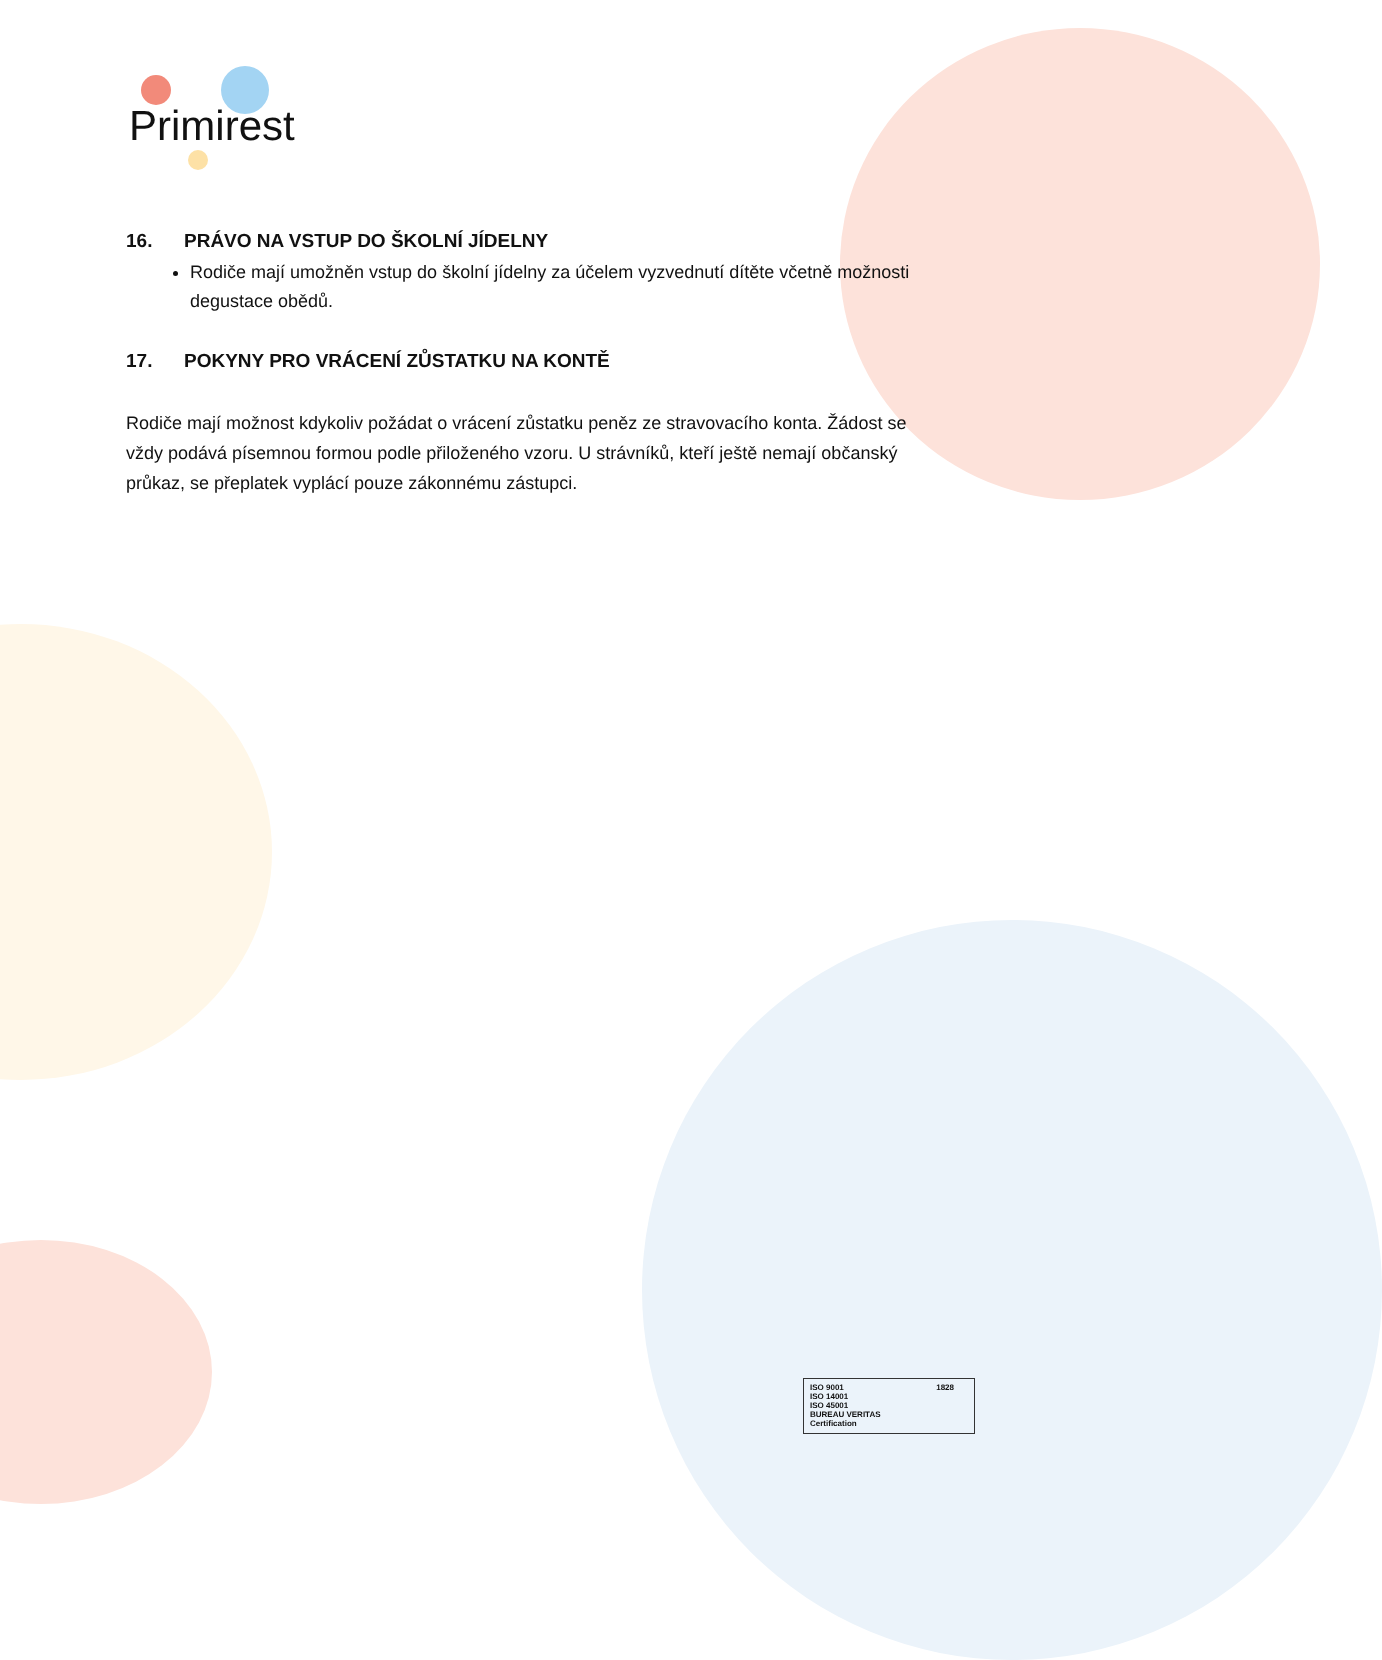Primirest
16. PRÁVO NA VSTUP DO ŠKOLNÍ JÍDELNY
Rodiče mají umožněn vstup do školní jídelny za účelem vyzvednutí dítěte včetně možnosti degustace obědů.
17. POKYNY PRO VRÁCENÍ ZŮSTATKU NA KONTĚ
Rodiče mají možnost kdykoliv požádat o vrácení zůstatku peněz ze stravovacího konta. Žádost se vždy podává písemnou formou podle přiloženého vzoru. U strávníků, kteří ještě nemají občanský průkaz, se přeplatek vyplácí pouze zákonnému zástupci.
ISO 9001
ISO 14001
ISO 45001
BUREAU VERITAS
Certification
1828